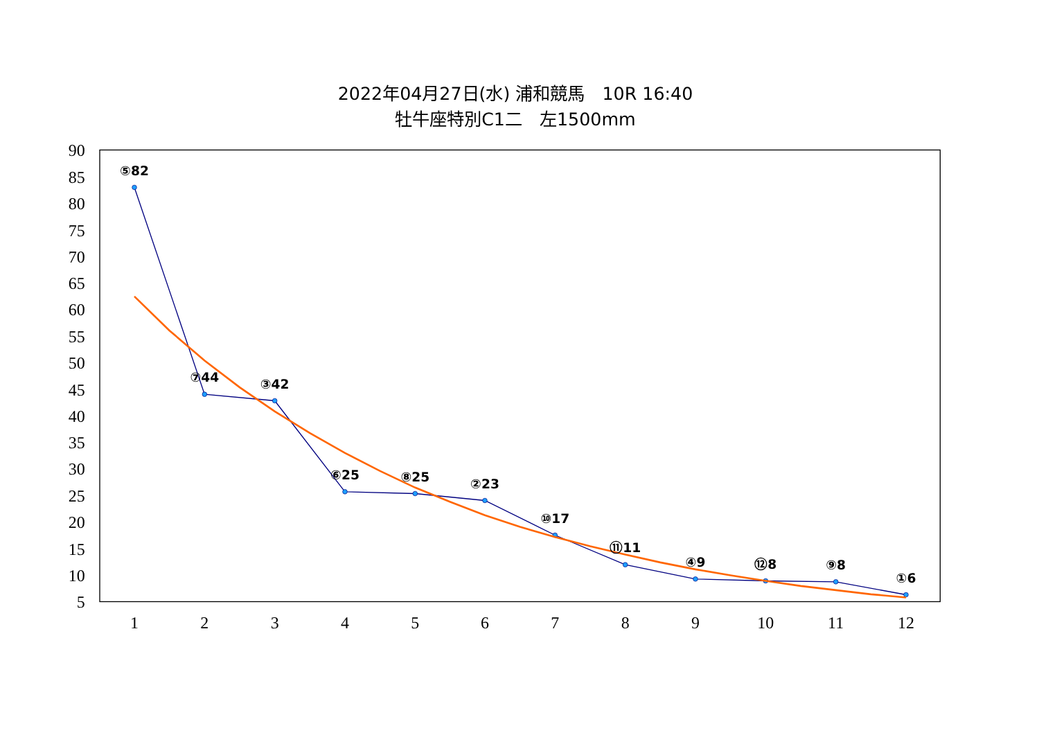2022年04月27日(水) 浦和競馬　10R 16:40
牡牛座特別C1二　左1500mm
90
85
80
75
70
65
60
55
50
45
40
35
30
25
20
15
10
5
1
2
3
4
5
6
7
8
9
10
11
12
⑤82
⑦44
③42
⑥25
⑧25
②23
⑩17
⑪11
④9
⑫8
⑨8
①6